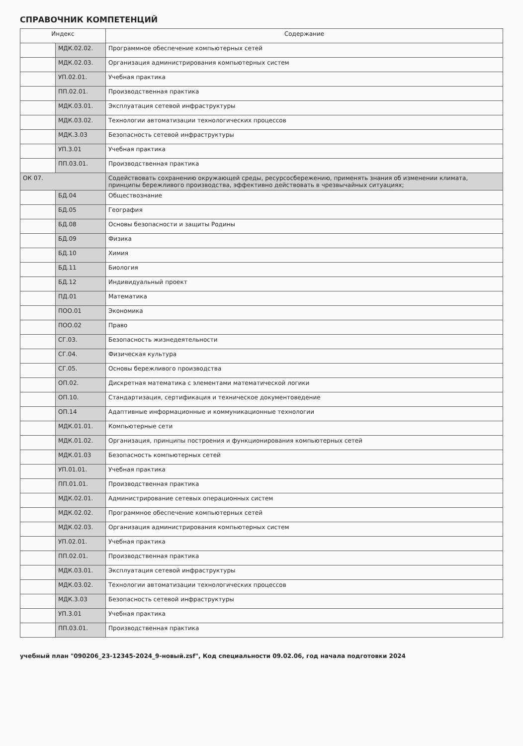СПРАВОЧНИК КОМПЕТЕНЦИЙ
| Индекс | | Содержание |
| --- | --- | --- |
| | МДК.02.02. | Программное обеспечение компьютерных сетей |
| | МДК.02.03. | Организация администрирования компьютерных систем |
| | УП.02.01. | Учебная практика |
| | ПП.02.01. | Производственная практика |
| | МДК.03.01. | Эксплуатация сетевой инфраструктуры |
| | МДК.03.02. | Технологии автоматизации технологических процессов |
| | МДК.3.03 | Безопасность сетевой инфраструктуры |
| | УП.3.01 | Учебная практика |
| | ПП.03.01. | Производственная практика |
| ОК 07. | | Содействовать сохранению окружающей среды, ресурсосбережению, применять знания об изменении климата, принципы бережливого производства, эффективно действовать в чрезвычайных ситуациях; |
| | БД.04 | Обществознание |
| | БД.05 | География |
| | БД.08 | Основы безопасности и защиты Родины |
| | БД.09 | Физика |
| | БД.10 | Химия |
| | БД.11 | Биология |
| | БД.12 | Индивидуальный проект |
| | ПД.01 | Математика |
| | ПОО.01 | Экономика |
| | ПОО.02 | Право |
| | СГ.03. | Безопасность жизнедеятельности |
| | СГ.04. | Физическая культура |
| | СГ.05. | Основы бережливого производства |
| | ОП.02. | Дискретная математика с элементами математической логики |
| | ОП.10. | Стандартизация, сертификация и техническое документоведение |
| | ОП.14 | Адаптивные информационные и коммуникационные технологии |
| | МДК.01.01. | Компьютерные сети |
| | МДК.01.02. | Организация, принципы построения и функционирования компьютерных сетей |
| | МДК.01.03 | Безопасность компьютерных сетей |
| | УП.01.01. | Учебная практика |
| | ПП.01.01. | Производственная практика |
| | МДК.02.01. | Администрирование сетевых операционных систем |
| | МДК.02.02. | Программное обеспечение компьютерных сетей |
| | МДК.02.03. | Организация администрирования компьютерных систем |
| | УП.02.01. | Учебная практика |
| | ПП.02.01. | Производственная практика |
| | МДК.03.01. | Эксплуатация сетевой инфраструктуры |
| | МДК.03.02. | Технологии автоматизации технологических процессов |
| | МДК.3.03 | Безопасность сетевой инфраструктуры |
| | УП.3.01 | Учебная практика |
| | ПП.03.01. | Производственная практика |
учебный план "090206_23-12345-2024_9-новый.zsf", Код специальности 09.02.06, год начала подготовки 2024